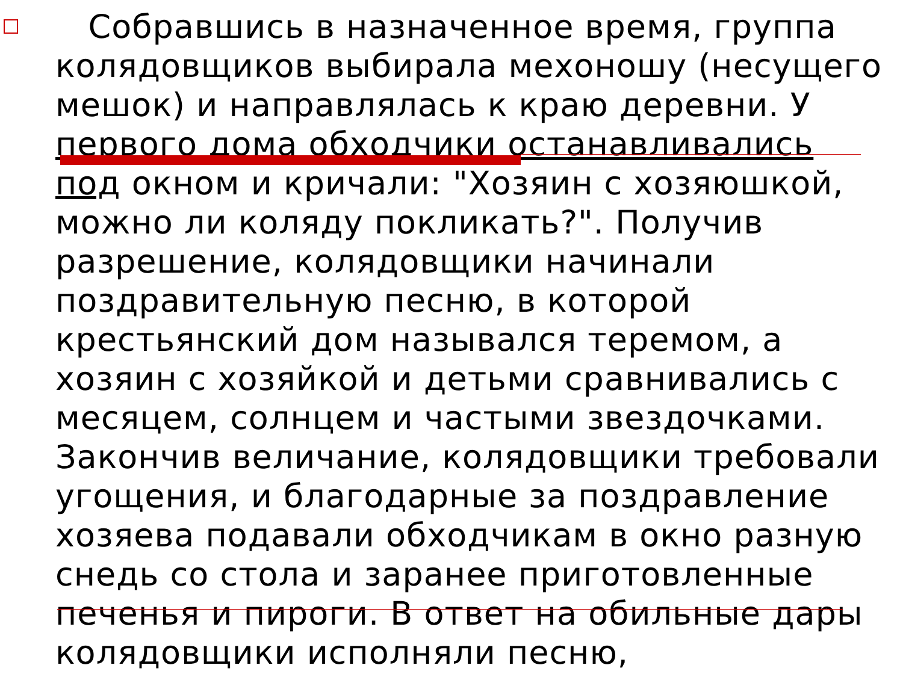Собравшись в назначенное время, группа колядовщиков выбирала мехоношу (несущего мешок) и направлялась к краю деревни. У первого дома обходчики останавливались под окном и кричали: "Хозяин с хозяюшкой, можно ли коляду покликать?". Получив разрешение, колядовщики начинали поздравительную песню, в которой крестьянский дом назывался теремом, а хозяин с хозяйкой и детьми сравнивались с месяцем, солнцем и частыми звездочками. Закончив величание, колядовщики требовали угощения, и благодарные за поздравление хозяева подавали обходчикам в окно разную снедь со стола и заранее приготовленные печенья и пироги. В ответ на обильные дары колядовщики исполняли песню,